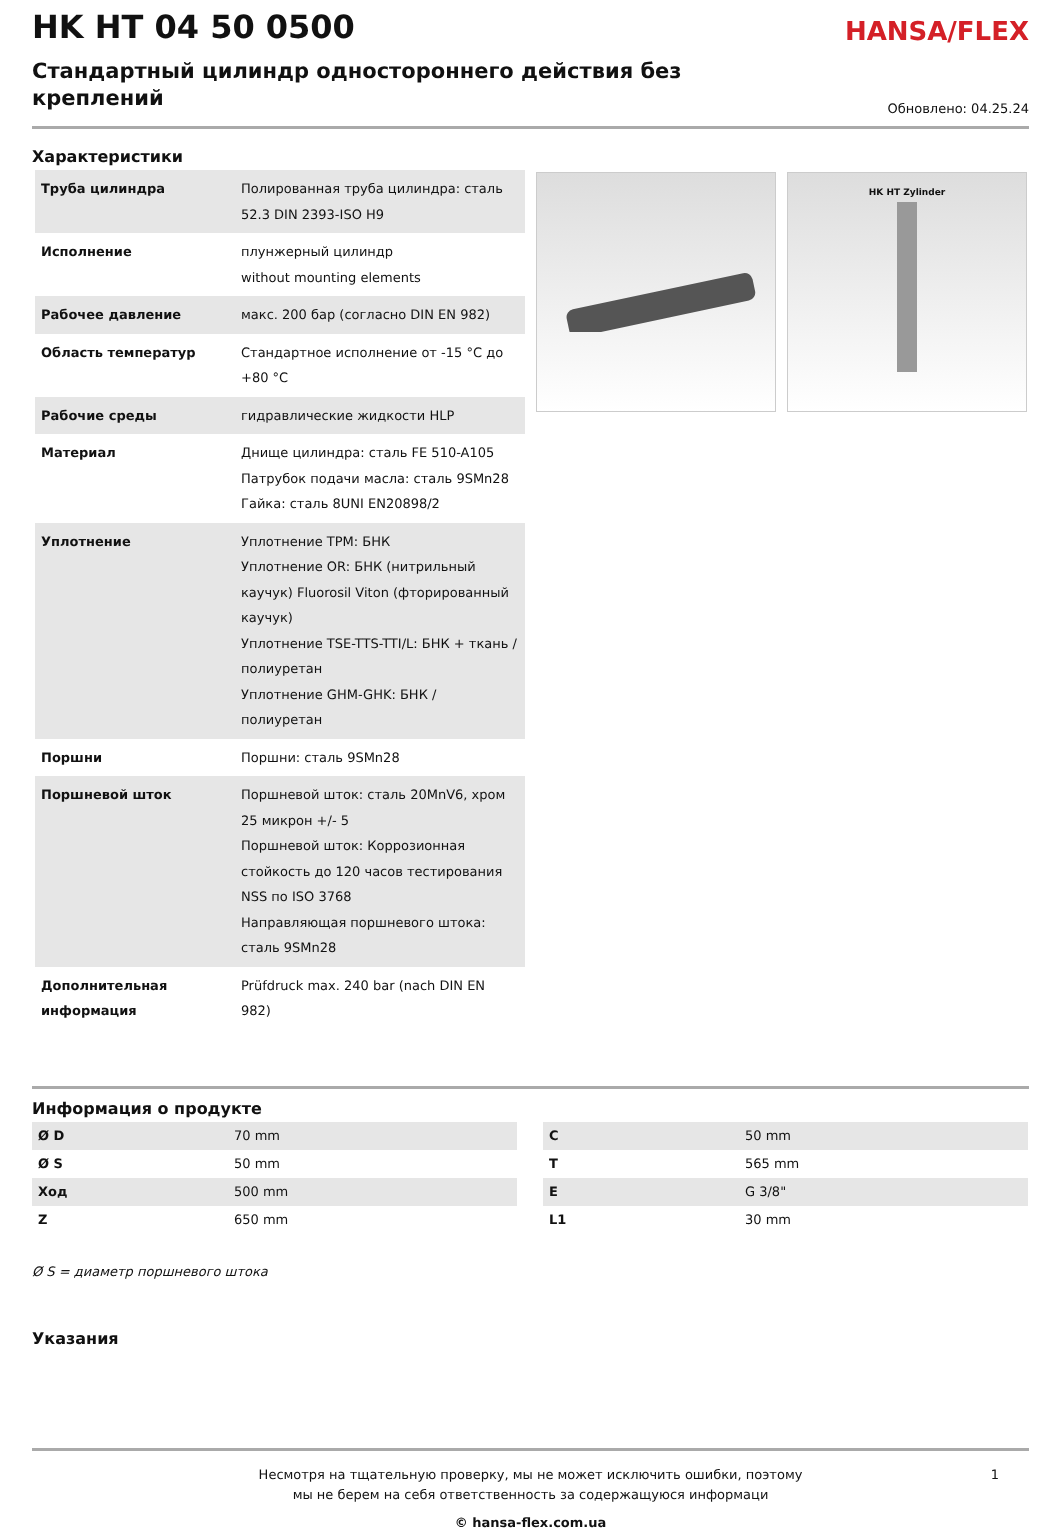HK HT 04 50 0500
HANSA/FLEX
Стандартный цилиндр одностороннего действия без креплений
Обновлено: 04.25.24
Характеристики
| Труба цилиндра | Полированная труба цилиндра: сталь 52.3 DIN 2393-ISO H9 |
| Исполнение | плунжерный цилиндр without mounting elements |
| Рабочее давление | макс. 200 бар (согласно DIN EN 982) |
| Область температур | Стандартное исполнение от -15 °C до +80 °C |
| Рабочие среды | гидравлические жидкости HLP |
| Материал | Днище цилиндра: сталь FE 510-A105 Патрубок подачи масла: сталь 9SMn28 Гайка: сталь 8UNI EN20898/2 |
| Уплотнение | Уплотнение TPM: БНК Уплотнение OR: БНК (нитрильный каучук) Fluorosil Viton (фторированный каучук) Уплотнение TSE-TTS-TTI/L: БНК + ткань / полиуретан Уплотнение GHM-GHK: БНК / полиуретан |
| Поршни | Поршни: сталь 9SMn28 |
| Поршневой шток | Поршневой шток: сталь 20MnV6, хром 25 микрон +/- 5 Поршневой шток: Коррозионная стойкость до 120 часов тестирования NSS по ISO 3768 Направляющая поршневого штока: сталь 9SMn28 |
| Дополнительная информация | Prüfdruck max. 240 bar (nach DIN EN 982) |
HK HT Zylinder
Информация о продукте
| Ø D | 70 mm |
| Ø S | 50 mm |
| Ход | 500 mm |
| Z | 650 mm |
| C | 50 mm |
| T | 565 mm |
| E | G 3/8" |
| L1 | 30 mm |
Ø S = диаметр поршневого штока
Указания
Несмотря на тщательную проверку, мы не может исключить ошибки, поэтому
мы не берем на себя ответственность за содержащуюся информаци
1
© hansa-flex.com.ua